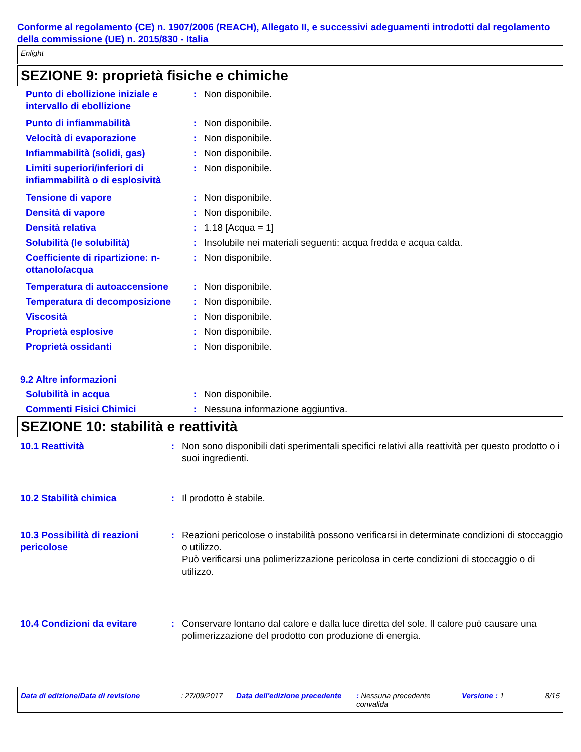Conforme al regolamento (CE) n. 1907/2006 (REACH), Allegato II, e successivi adeguamenti introdotti dal regolamento della commissione (UE) n. 2015/830 - Italia
Enlight
SEZIONE 9: proprietà fisiche e chimiche
Punto di ebollizione iniziale e intervallo di ebollizione
: Non disponibile.
Punto di infiammabilità : Non disponibile.
Velocità di evaporazione : Non disponibile.
Infiammabilità (solidi, gas) : Non disponibile.
Limiti superiori/inferiori di infiammabilità o di esplosività
: Non disponibile.
Tensione di vapore : Non disponibile.
Densità di vapore : Non disponibile.
Densità relativa : 1.18 [Acqua = 1]
Solubilità (le solubilità) : Insolubile nei materiali seguenti: acqua fredda e acqua calda.
Coefficiente di ripartizione: n-ottanolo/acqua
: Non disponibile.
Temperatura di autoaccensione
: Non disponibile.
Temperatura di decomposizione
: Non disponibile.
Viscosità : Non disponibile.
Proprietà esplosive : Non disponibile.
Proprietà ossidanti : Non disponibile.
9.2 Altre informazioni
Solubilità in acqua : Non disponibile.
Commenti Fisici Chimici : Nessuna informazione aggiuntiva.
SEZIONE 10: stabilità e reattività
10.1 Reattività : Non sono disponibili dati sperimentali specifici relativi alla reattività per questo prodotto o i suoi ingredienti.
10.2 Stabilità chimica : Il prodotto è stabile.
10.3 Possibilità di reazioni pericolose
: Reazioni pericolose o instabilità possono verificarsi in determinate condizioni di stoccaggio o utilizzo.
Può verificarsi una polimerizzazione pericolosa in certe condizioni di stoccaggio o di utilizzo.
10.4 Condizioni da evitare
: Conservare lontano dal calore e dalla luce diretta del sole. Il calore può causare una polimerizzazione del prodotto con produzione di energia.
Data di edizione/Data di revisione : 27/09/2017 Data dell'edizione precedente
: Nessuna precedente convalida
Versione : 1 8/15